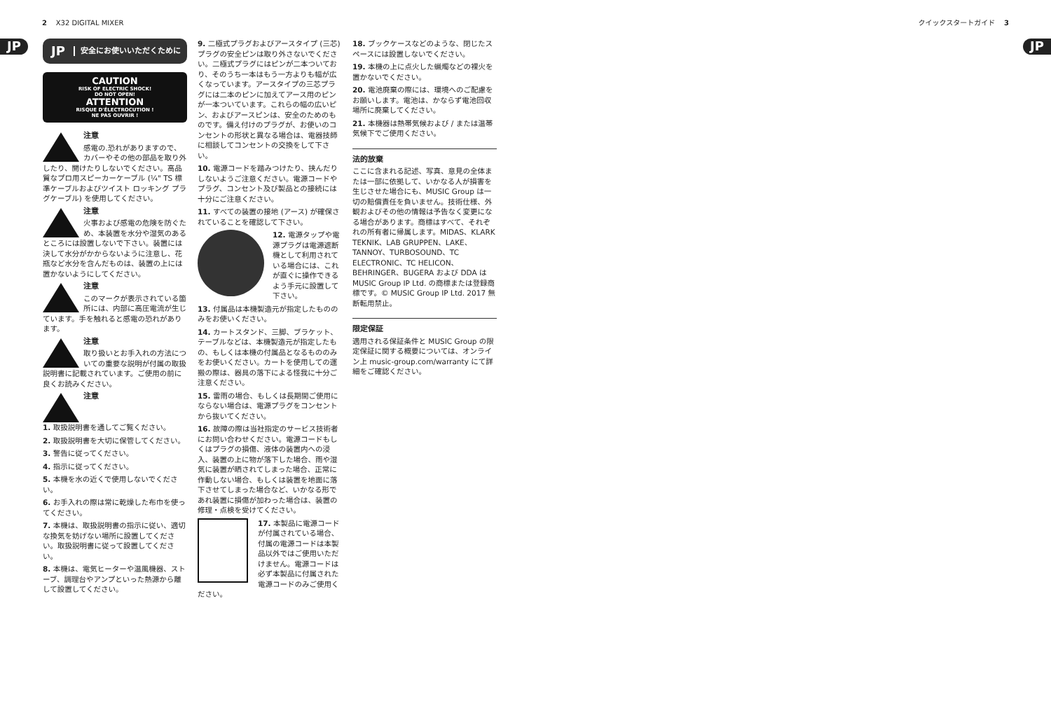2 X32 DIGITAL MIXER クイックスタートガイド 3
JP JP
JP 安全にお使いいただくために
CAUTION
RISK OF ELECTRIC SHOCK!
DO NOT OPEN!
ATTENTION
RISQUE D'ÉLECTROCUTION !
NE PAS OUVRIR !
注意
感電の.恐れがありますので、カバーやその他の部品を取り外したり、開けたりしないでください。高品質なプロ用スピーカーケーブル (¼" TS 標準ケーブルおよびツイスト ロッキング プラグケーブル) を使用してください。
注意
火事および感電の危険を防ぐため、本装置を水分や湿気のあるところには設置しないで下さい。装置には決して水分がかからないように注意し、花瓶など水分を含んだものは、装置の上には置かないようにしてください。
注意
このマークが表示されている箇所には、内部に高圧電流が生じています。手を触れると感電の恐れがあります。
注意
取り扱いとお手入れの方法についての重要な説明が付属の取扱説明書に記載されています。ご使用の前に良くお読みください。
注意
1. 取扱説明書を通してご覧ください。
2. 取扱説明書を大切に保管してください。
3. 警告に従ってください。
4. 指示に従ってください。
5. 本機を水の近くで使用しないでください。
6. お手入れの際は常に乾燥した布巾を使ってください。
7. 本機は、取扱説明書の指示に従い、適切な換気を妨げない場所に設置してください。取扱説明書に従って設置してください。
8. 本機は、電気ヒーターや温風機器、ストーブ、調理台やアンプといった熱源から離して設置してください。
9. 二極式プラグおよびアースタイプ (三芯) プラグの安全ピンは取り外さないでください。二極式プラグにはピンが二本ついており、そのうち一本はもう一方よりも幅が広くなっています。アースタイプの三芯プラグには二本のピンに加えてアース用のピンが一本ついています。これらの幅の広いピン、およびアースピンは、安全のためのものです。備え付けのプラグが、お使いのコンセントの形状と異なる場合は、電器技師に相談してコンセントの交換をして下さい。
10. 電源コードを踏みつけたり、挟んだりしないようご注意ください。電源コードやプラグ、コンセント及び製品との接続には十分にご注意ください。
11. すべての装置の接地 (アース) が確保されていることを確認して下さい。
12. 電源タップや電源プラグは電源遮断機として利用されている場合には、これが直ぐに操作できるよう手元に設置して下さい。
13. 付属品は本機製造元が指定したもののみをお使いください。
14. カートスタンド、三脚、ブラケット、テーブルなどは、本機製造元が指定したもの、もしくは本機の付属品となるもののみをお使いください。カートを使用しての運搬の際は、器具の落下による怪我に十分ご注意ください。
15. 雷雨の場合、もしくは長期間ご使用にならない場合は、電源プラグをコンセントから抜いてください。
16. 故障の際は当社指定のサービス技術者にお問い合わせください。電源コードもしくはプラグの損傷、液体の装置内への浸入、装置の上に物が落下した場合、雨や湿気に装置が晒されてしまった場合、正常に作動しない場合、もしくは装置を地面に落下させてしまった場合など、いかなる形であれ装置に損傷が加わった場合は、装置の修理・点検を受けてください。
17. 本製品に電源コードが付属されている場合、付属の電源コードは本製品以外ではご使用いただけません。電源コードは必ず本製品に付属された電源コードのみご使用ください。
18. ブックケースなどのような、閉じたスペースには設置しないでください。
19. 本機の上に点火した蝋燭などの裸火を置かないでください。
20. 電池廃棄の際には、環境へのご配慮をお願いします。電池は、かならず電池回収場所に廃棄してください。
21. 本機器は熱帯気候および / または温帯気候下でご使用ください。
法的放棄
ここに含まれる記述、写真、意見の全体または一部に依拠して、いかなる人が損害を生じさせた場合にも、MUSIC Group は一切の賠償責任を負いません。技術仕様、外観およびその他の情報は予告なく変更になる場合があります。商標はすべて、それぞれの所有者に帰属します。MIDAS、KLARK TEKNIK、LAB GRUPPEN、LAKE、TANNOY、TURBOSOUND、TC ELECTRONIC、TC HELICON、BEHRINGER、BUGERA および DDA は MUSIC Group IP Ltd. の商標または登録商標です。© MUSIC Group IP Ltd. 2017 無断転用禁止。
限定保証
適用される保証条件と MUSIC Group の限定保証に関する概要については、オンライン上 music-group.com/warranty にて詳細をご確認ください。